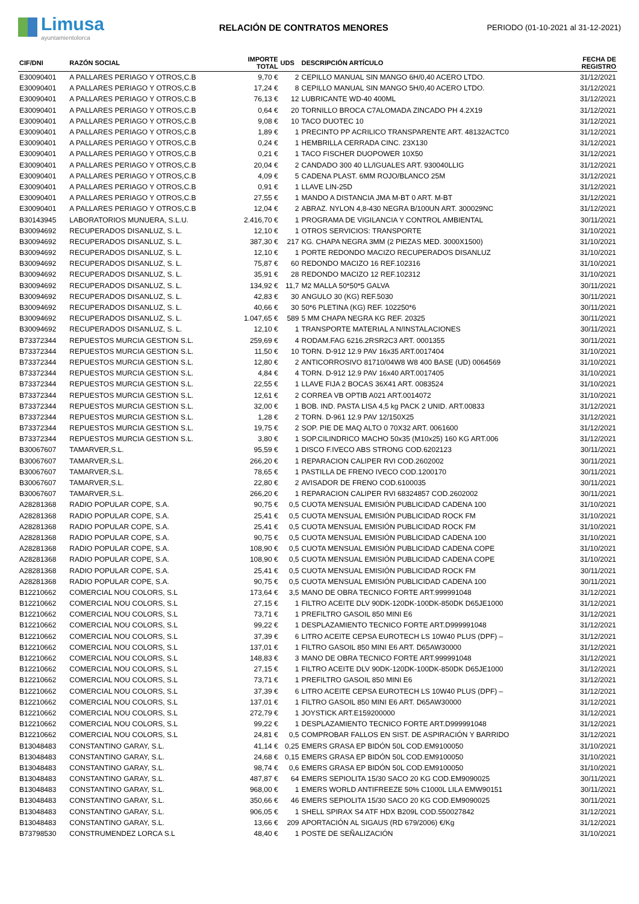Limusa
ayuntamientolorca
RELACIÓN DE CONTRATOS MENORES
PERIODO (01-10-2021 al 31-12-2021)
| CIF/DNI | RAZÓN SOCIAL | IMPORTE TOTAL | UDS | DESCRIPCIÓN ARTÍCULO | FECHA DE REGISTRO |
| --- | --- | --- | --- | --- | --- |
| E30090401 | A PALLARES PERIAGO Y OTROS,C.B | 9,70 € | 2 | CEPILLO MANUAL SIN MANGO 6H/0,40 ACERO LTDO. | 31/12/2021 |
| E30090401 | A PALLARES PERIAGO Y OTROS,C.B | 17,24 € | 8 | CEPILLO MANUAL SIN MANGO 5H/0,40 ACERO LTDO. | 31/12/2021 |
| E30090401 | A PALLARES PERIAGO Y OTROS,C.B | 76,13 € | 12 | LUBRICANTE WD-40 400ML | 31/12/2021 |
| E30090401 | A PALLARES PERIAGO Y OTROS,C.B | 0,64 € | 20 | TORNILLO BROCA C7ALOMADA ZINCADO PH 4.2X19 | 31/12/2021 |
| E30090401 | A PALLARES PERIAGO Y OTROS,C.B | 9,08 € | 10 | TACO DUOTEC 10 | 31/12/2021 |
| E30090401 | A PALLARES PERIAGO Y OTROS,C.B | 1,89 € | 1 | PRECINTO PP ACRILICO TRANSPARENTE ART. 48132ACTC0 | 31/12/2021 |
| E30090401 | A PALLARES PERIAGO Y OTROS,C.B | 0,24 € | 1 | HEMBRILLA CERRADA CINC. 23X130 | 31/12/2021 |
| E30090401 | A PALLARES PERIAGO Y OTROS,C.B | 0,21 € | 1 | TACO FISCHER DUOPOWER 10X50 | 31/12/2021 |
| E30090401 | A PALLARES PERIAGO Y OTROS,C.B | 20,04 € | 2 | CANDADO 300 40 LL/IGUALES ART. 930040LLIG | 31/12/2021 |
| E30090401 | A PALLARES PERIAGO Y OTROS,C.B | 4,09 € | 5 | CADENA PLAST. 6MM ROJO/BLANCO 25M | 31/12/2021 |
| E30090401 | A PALLARES PERIAGO Y OTROS,C.B | 0,91 € | 1 | LLAVE LIN-25D | 31/12/2021 |
| E30090401 | A PALLARES PERIAGO Y OTROS,C.B | 27,55 € | 1 | MANDO A DISTANCIA JMA M-BT 0 ART. M-BT | 31/12/2021 |
| E30090401 | A PALLARES PERIAGO Y OTROS,C.B | 12,04 € | 2 | ABRAZ. NYLON 4,8-430 NEGRA B/100UN ART. 300029NC | 31/12/2021 |
| B30143945 | LABORATORIOS MUNUERA, S.L.U. | 2.416,70 € | 1 | PROGRAMA DE VIGILANCIA Y CONTROL AMBIENTAL | 30/11/2021 |
| B30094692 | RECUPERADOS DISANLUZ, S. L. | 12,10 € | 1 | OTROS SERVICIOS: TRANSPORTE | 31/10/2021 |
| B30094692 | RECUPERADOS DISANLUZ, S. L. | 387,30 € | 217 | KG. CHAPA NEGRA 3MM (2 PIEZAS MED. 3000X1500) | 31/10/2021 |
| B30094692 | RECUPERADOS DISANLUZ, S. L. | 12,10 € | 1 | PORTE REDONDO MACIZO RECUPERADOS DISANLUZ | 31/10/2021 |
| B30094692 | RECUPERADOS DISANLUZ, S. L. | 75,87 € | 60 | REDONDO MACIZO 16 REF.102316 | 31/10/2021 |
| B30094692 | RECUPERADOS DISANLUZ, S. L. | 35,91 € | 28 | REDONDO MACIZO 12 REF.102312 | 31/10/2021 |
| B30094692 | RECUPERADOS DISANLUZ, S. L. | 134,92 € | 11,7 | M2 MALLA 50*50*5 GALVA | 30/11/2021 |
| B30094692 | RECUPERADOS DISANLUZ, S. L. | 42,83 € | 30 | ANGULO 30 (KG) REF.5030 | 30/11/2021 |
| B30094692 | RECUPERADOS DISANLUZ, S. L. | 40,66 € | 30 | 50*6 PLETINA (KG) REF. 102250*6 | 30/11/2021 |
| B30094692 | RECUPERADOS DISANLUZ, S. L. | 1.047,65 € | 589 | 5 MM CHAPA NEGRA KG REF. 20325 | 30/11/2021 |
| B30094692 | RECUPERADOS DISANLUZ, S. L. | 12,10 € | 1 | TRANSPORTE MATERIAL A N/INSTALACIONES | 30/11/2021 |
| B73372344 | REPUESTOS MURCIA GESTION S.L. | 259,69 € | 4 | RODAM.FAG 6216.2RSR2C3 ART. 0001355 | 30/11/2021 |
| B73372344 | REPUESTOS MURCIA GESTION S.L. | 11,50 € | 10 | TORN. D-912 12.9 PAV 16x35 ART.0017404 | 31/10/2021 |
| B73372344 | REPUESTOS MURCIA GESTION S.L. | 12,80 € | 2 | ANTICORROSIVO 81710/04W8 W8 400 BASE (UD) 0064569 | 31/10/2021 |
| B73372344 | REPUESTOS MURCIA GESTION S.L. | 4,84 € | 4 | TORN. D-912 12.9 PAV 16x40 ART.0017405 | 31/10/2021 |
| B73372344 | REPUESTOS MURCIA GESTION S.L. | 22,55 € | 1 | LLAVE FIJA 2 BOCAS 36X41 ART. 0083524 | 31/10/2021 |
| B73372344 | REPUESTOS MURCIA GESTION S.L. | 12,61 € | 2 | CORREA VB OPTIB A021 ART.0014072 | 31/10/2021 |
| B73372344 | REPUESTOS MURCIA GESTION S.L. | 32,00 € | 1 | BOB. IND. PASTA LISA 4,5 kg PACK 2 UNID. ART.00833 | 31/12/2021 |
| B73372344 | REPUESTOS MURCIA GESTION S.L. | 1,28 € | 2 | TORN. D-961 12.9 PAV 12/150X25 | 31/12/2021 |
| B73372344 | REPUESTOS MURCIA GESTION S.L. | 19,75 € | 2 | SOP. PIE DE MAQ ALTO 0 70X32 ART. 0061600 | 31/12/2021 |
| B73372344 | REPUESTOS MURCIA GESTION S.L. | 3,80 € | 1 | SOP.CILINDRICO MACHO 50x35 (M10x25) 160 KG ART.006 | 31/12/2021 |
| B30067607 | TAMARVER,S.L. | 95,59 € | 1 | DISCO F.IVECO ABS STRONG COD.6202123 | 30/11/2021 |
| B30067607 | TAMARVER,S.L. | 266,20 € | 1 | REPARACION CALIPER RVI COD.2602002 | 30/11/2021 |
| B30067607 | TAMARVER,S.L. | 78,65 € | 1 | PASTILLA DE FRENO IVECO COD.1200170 | 30/11/2021 |
| B30067607 | TAMARVER,S.L. | 22,80 € | 2 | AVISADOR DE FRENO COD.6100035 | 30/11/2021 |
| B30067607 | TAMARVER,S.L. | 266,20 € | 1 | REPARACION CALIPER RVI 68324857 COD.2602002 | 30/11/2021 |
| A28281368 | RADIO POPULAR COPE, S.A. | 90,75 € | 0,5 | CUOTA MENSUAL EMISIÓN PUBLICIDAD CADENA 100 | 31/10/2021 |
| A28281368 | RADIO POPULAR COPE, S.A. | 25,41 € | 0,5 | CUOTA MENSUAL EMISIÓN PUBLICIDAD ROCK FM | 31/10/2021 |
| A28281368 | RADIO POPULAR COPE, S.A. | 25,41 € | 0,5 | CUOTA MENSUAL EMISIÓN PUBLICIDAD ROCK FM | 31/10/2021 |
| A28281368 | RADIO POPULAR COPE, S.A. | 90,75 € | 0,5 | CUOTA MENSUAL EMISIÓN PUBLICIDAD CADENA 100 | 31/10/2021 |
| A28281368 | RADIO POPULAR COPE, S.A. | 108,90 € | 0,5 | CUOTA MENSUAL EMISIÓN PUBLICIDAD CADENA COPE | 31/10/2021 |
| A28281368 | RADIO POPULAR COPE, S.A. | 108,90 € | 0,5 | CUOTA MENSUAL EMISIÓN PUBLICIDAD CADENA COPE | 31/10/2021 |
| A28281368 | RADIO POPULAR COPE, S.A. | 25,41 € | 0,5 | CUOTA MENSUAL EMISIÓN PUBLICIDAD ROCK FM | 30/11/2021 |
| A28281368 | RADIO POPULAR COPE, S.A. | 90,75 € | 0,5 | CUOTA MENSUAL EMISIÓN PUBLICIDAD CADENA 100 | 30/11/2021 |
| B12210662 | COMERCIAL NOU COLORS, S.L | 173,64 € | 3,5 | MANO DE OBRA TECNICO FORTE ART.999991048 | 31/12/2021 |
| B12210662 | COMERCIAL NOU COLORS, S.L | 27,15 € | 1 | FILTRO ACEITE DLV 90DK-120DK-100DK-850DK D65JE1000 | 31/12/2021 |
| B12210662 | COMERCIAL NOU COLORS, S.L | 73,71 € | 1 | PREFILTRO GASOIL 850 MINI E6 | 31/12/2021 |
| B12210662 | COMERCIAL NOU COLORS, S.L | 99,22 € | 1 | DESPLAZAMIENTO TECNICO FORTE ART.D999991048 | 31/12/2021 |
| B12210662 | COMERCIAL NOU COLORS, S.L | 37,39 € | 6 | LITRO ACEITE CEPSA EUROTECH LS 10W40 PLUS (DPF) – | 31/12/2021 |
| B12210662 | COMERCIAL NOU COLORS, S.L | 137,01 € | 1 | FILTRO GASOIL 850 MINI E6 ART. D65AW30000 | 31/12/2021 |
| B12210662 | COMERCIAL NOU COLORS, S.L | 148,83 € | 3 | MANO DE OBRA TECNICO FORTE ART.999991048 | 31/12/2021 |
| B12210662 | COMERCIAL NOU COLORS, S.L | 27,15 € | 1 | FILTRO ACEITE DLV 90DK-120DK-100DK-850DK D65JE1000 | 31/12/2021 |
| B12210662 | COMERCIAL NOU COLORS, S.L | 73,71 € | 1 | PREFILTRO GASOIL 850 MINI E6 | 31/12/2021 |
| B12210662 | COMERCIAL NOU COLORS, S.L | 37,39 € | 6 | LITRO ACEITE CEPSA EUROTECH LS 10W40 PLUS (DPF) – | 31/12/2021 |
| B12210662 | COMERCIAL NOU COLORS, S.L | 137,01 € | 1 | FILTRO GASOIL 850 MINI E6 ART. D65AW30000 | 31/12/2021 |
| B12210662 | COMERCIAL NOU COLORS, S.L | 272,79 € | 1 | JOYSTICK ART.E159200000 | 31/12/2021 |
| B12210662 | COMERCIAL NOU COLORS, S.L | 99,22 € | 1 | DESPLAZAMIENTO TECNICO FORTE ART.D999991048 | 31/12/2021 |
| B12210662 | COMERCIAL NOU COLORS, S.L | 24,81 € | 0,5 | COMPROBAR FALLOS EN SIST. DE ASPIRACIÓN Y BARRIDO | 31/12/2021 |
| B13048483 | CONSTANTINO GARAY, S.L. | 41,14 € | 0,25 | EMERS GRASA EP BIDÓN 50L COD.EM9100050 | 31/10/2021 |
| B13048483 | CONSTANTINO GARAY, S.L. | 24,68 € | 0,15 | EMERS GRASA EP BIDÓN 50L COD.EM9100050 | 31/10/2021 |
| B13048483 | CONSTANTINO GARAY, S.L. | 98,74 € | 0,6 | EMERS GRASA EP BIDÓN 50L COD.EM9100050 | 31/10/2021 |
| B13048483 | CONSTANTINO GARAY, S.L. | 487,87 € | 64 | EMERS SEPIOLITA 15/30 SACO 20 KG COD.EM9090025 | 30/11/2021 |
| B13048483 | CONSTANTINO GARAY, S.L. | 968,00 € | 1 | EMERS WORLD ANTIFREEZE 50% C1000L LILA EMW90151 | 30/11/2021 |
| B13048483 | CONSTANTINO GARAY, S.L. | 350,66 € | 46 | EMERS SEPIOLITA 15/30 SACO 20 KG COD.EM9090025 | 30/11/2021 |
| B13048483 | CONSTANTINO GARAY, S.L. | 906,05 € | 1 | SHELL SPIRAX S4 ATF HDX B209L COD.550027842 | 31/12/2021 |
| B13048483 | CONSTANTINO GARAY, S.L. | 13,66 € | 209 | APORTACIÓN AL SIGAUS (RD 679/2006) €/Kg | 31/12/2021 |
| B73798530 | CONSTRUMENDEZ LORCA S.L | 48,40 € | 1 | POSTE DE SEÑALIZACIÓN | 31/10/2021 |